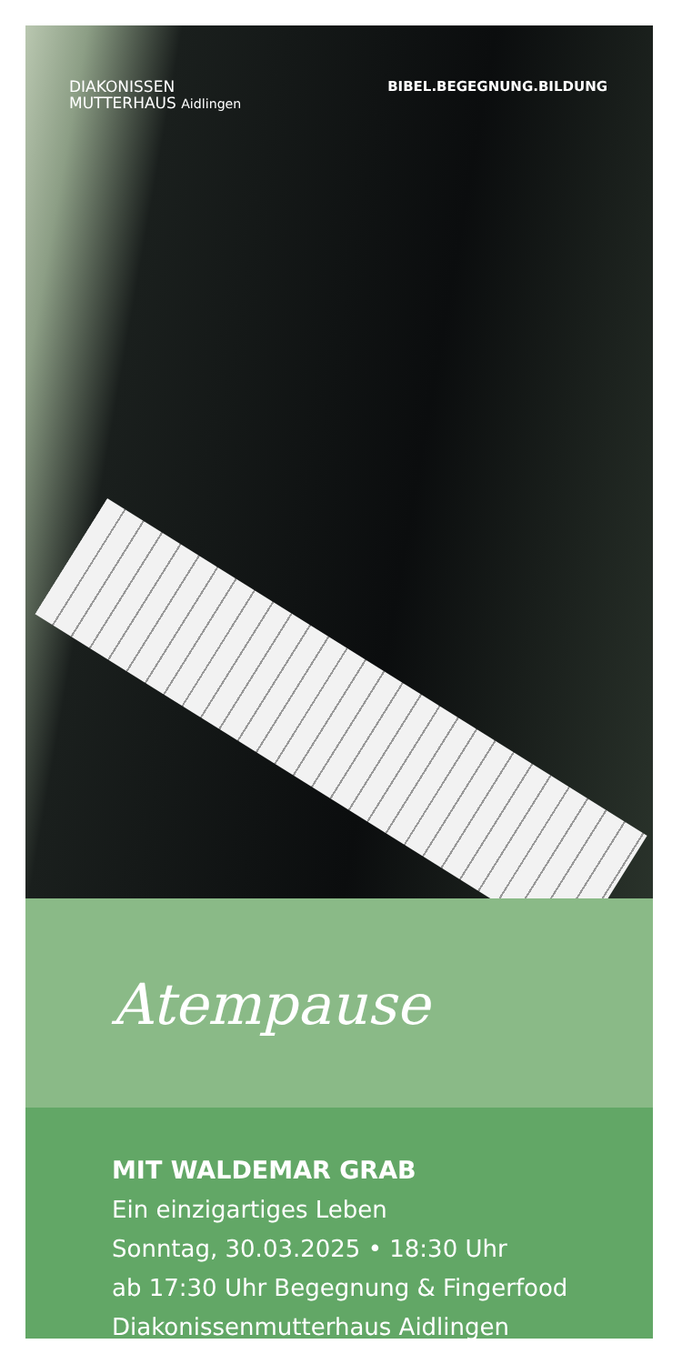DIAKONISSEN
MUTTERHAUS Aidlingen
BIBEL.BEGEGNUNG.BILDUNG
Atempause
MIT WALDEMAR GRAB
Ein einzigartiges Leben
Sonntag, 30.03.2025 • 18:30 Uhr
ab 17:30 Uhr Begegnung & Fingerfood
Diakonissenmutterhaus Aidlingen